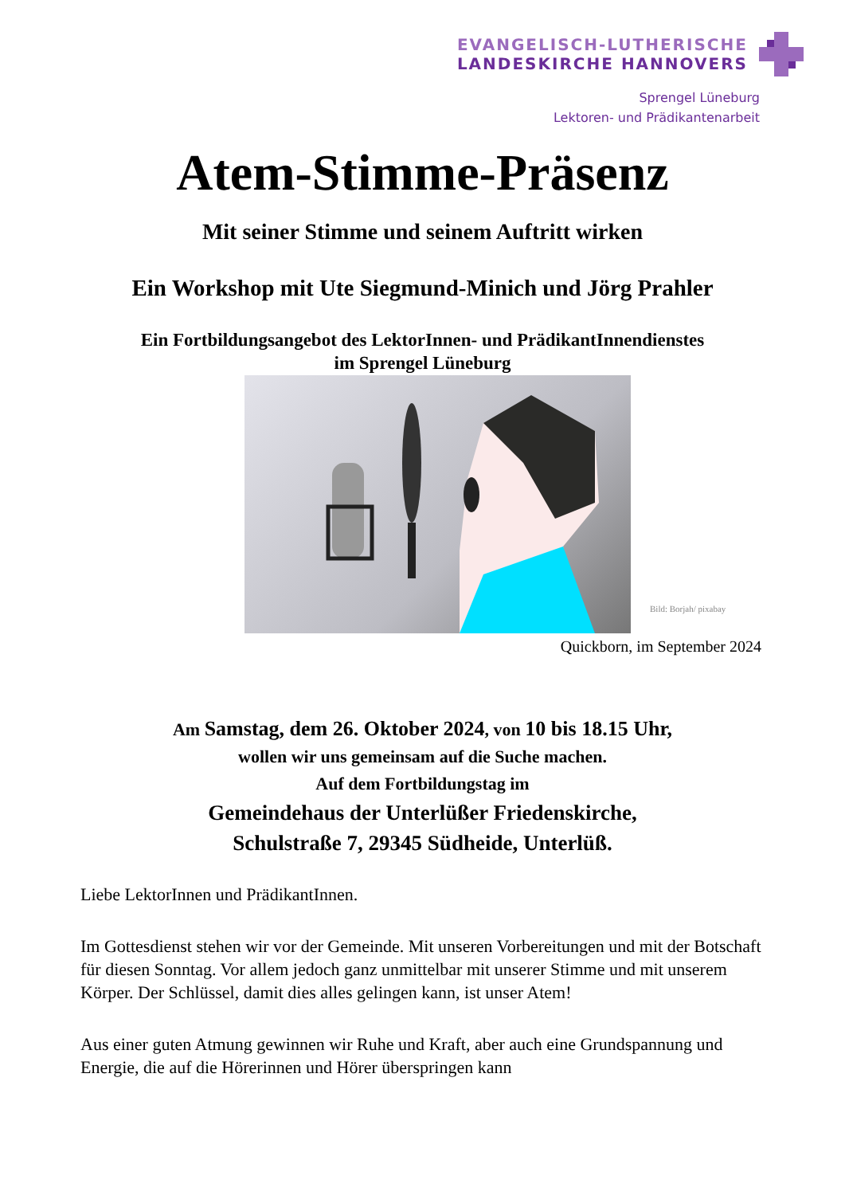EVANGELISCH-LUTHERISCHE
LANDESKIRCHE HANNOVERS
Sprengel Lüneburg
Lektoren- und Prädikantenarbeit
Atem-Stimme-Präsenz
Mit seiner Stimme und seinem Auftritt wirken
Ein Workshop mit Ute Siegmund-Minich und Jörg Prahler
Ein Fortbildungsangebot des LektorInnen- und PrädikantInnendienstes
im Sprengel Lüneburg
Bild: Borjah/ pixabay
Quickborn, im September 2024
Am Samstag, dem 26. Oktober 2024, von 10 bis 18.15 Uhr,
wollen wir uns gemeinsam auf die Suche machen.
Auf dem Fortbildungstag im
Gemeindehaus der Unterlüßer Friedenskirche,
Schulstraße 7, 29345 Südheide, Unterlüß.
Liebe LektorInnen und PrädikantInnen.
Im Gottesdienst stehen wir vor der Gemeinde. Mit unseren Vorbereitungen und mit der Botschaft für diesen Sonntag. Vor allem jedoch ganz unmittelbar mit unserer Stimme und mit unserem Körper. Der Schlüssel, damit dies alles gelingen kann, ist unser Atem!
Aus einer guten Atmung gewinnen wir Ruhe und Kraft, aber auch eine Grundspannung und Energie, die auf die Hörerinnen und Hörer überspringen kann